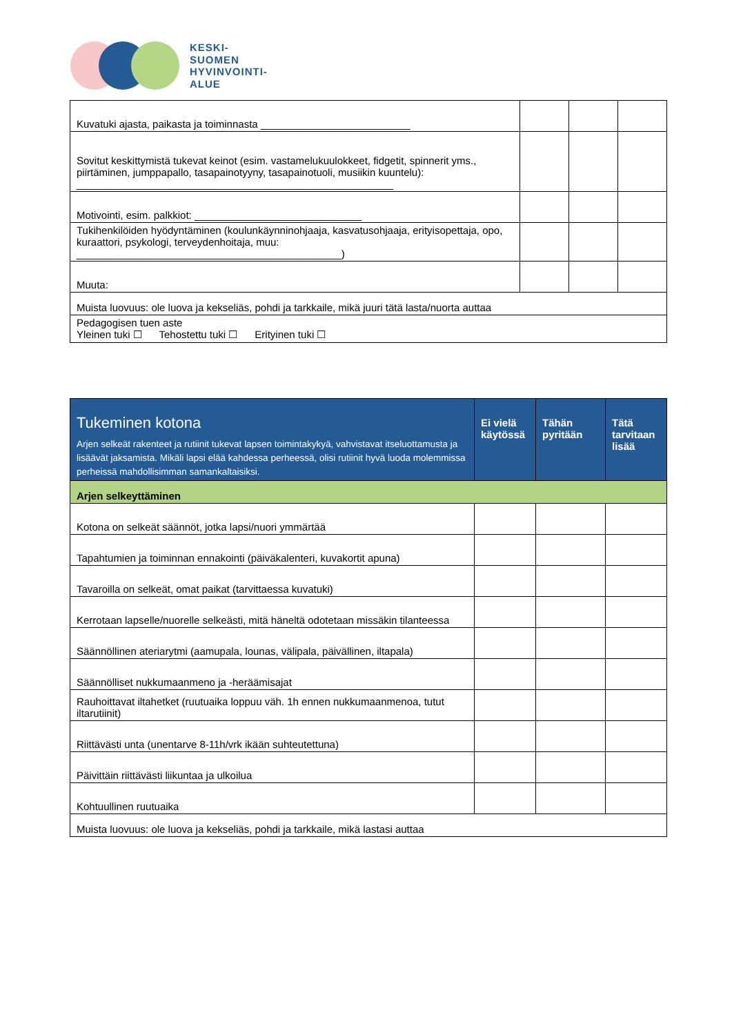KESKI-
SUOMEN
HYVINVOINTI-
ALUE
| Kuvatuki ajasta, paikasta ja toiminnasta __________________________ | | | |
| Sovitut keskittymistä tukevat keinot (esim. vastamelukuulokkeet, fidgetit, spinnerit yms., piirtäminen, jumppapallo, tasapainotyyny, tasapainotuoli, musiikin kuuntelu): _______________________________________________________ | | | |
| Motivointi, esim. palkkiot: _____________________________ | | | |
| Tukihenkilöiden hyödyntäminen (koulunkäynninohjaaja, kasvatusohjaaja, erityisopettaja, opo, kuraattori, psykologi, terveydenhoitaja, muu: ______________________________________________) | | | |
| Muuta: | | | |
| Muista luovuus: ole luova ja kekseliäs, pohdi ja tarkkaile, mikä juuri tätä lasta/nuorta auttaa | | | |
| Pedagogisen tuen aste Yleinen tuki ☐ Tehostettu tuki ☐ Erityinen tuki ☐ | | | |
| Tukeminen kotona Arjen selkeät rakenteet ja rutiinit tukevat lapsen toimintakykyä, vahvistavat itseluottamusta ja lisäävät jaksamista. Mikäli lapsi elää kahdessa perheessä, olisi rutiinit hyvä luoda molemmissa perheissä mahdollisimman samankaltaisiksi. | Ei vielä käytössä | Tähän pyritään | Tätä tarvitaan lisää |
| --- | --- | --- | --- |
| Arjen selkeyttäminen | | | |
| Kotona on selkeät säännöt, jotka lapsi/nuori ymmärtää | | | |
| Tapahtumien ja toiminnan ennakointi (päiväkalenteri, kuvakortit apuna) | | | |
| Tavaroilla on selkeät, omat paikat (tarvittaessa kuvatuki) | | | |
| Kerrotaan lapselle/nuorelle selkeästi, mitä häneltä odotetaan missäkin tilanteessa | | | |
| Säännöllinen ateriarytmi (aamupala, lounas, välipala, päivällinen, iltapala) | | | |
| Säännölliset nukkumaanmeno ja -heräämisajat | | | |
| Rauhoittavat iltahetket (ruutuaika loppuu väh. 1h ennen nukkumaanmenoa, tutut iltarutiinit) | | | |
| Riittävästi unta (unentarve 8-11h/vrk ikään suhteutettuna) | | | |
| Päivittäin riittävästi liikuntaa ja ulkoilua | | | |
| Kohtuullinen ruutuaika | | | |
| Muista luovuus: ole luova ja kekseliäs, pohdi ja tarkkaile, mikä lastasi auttaa | | | |